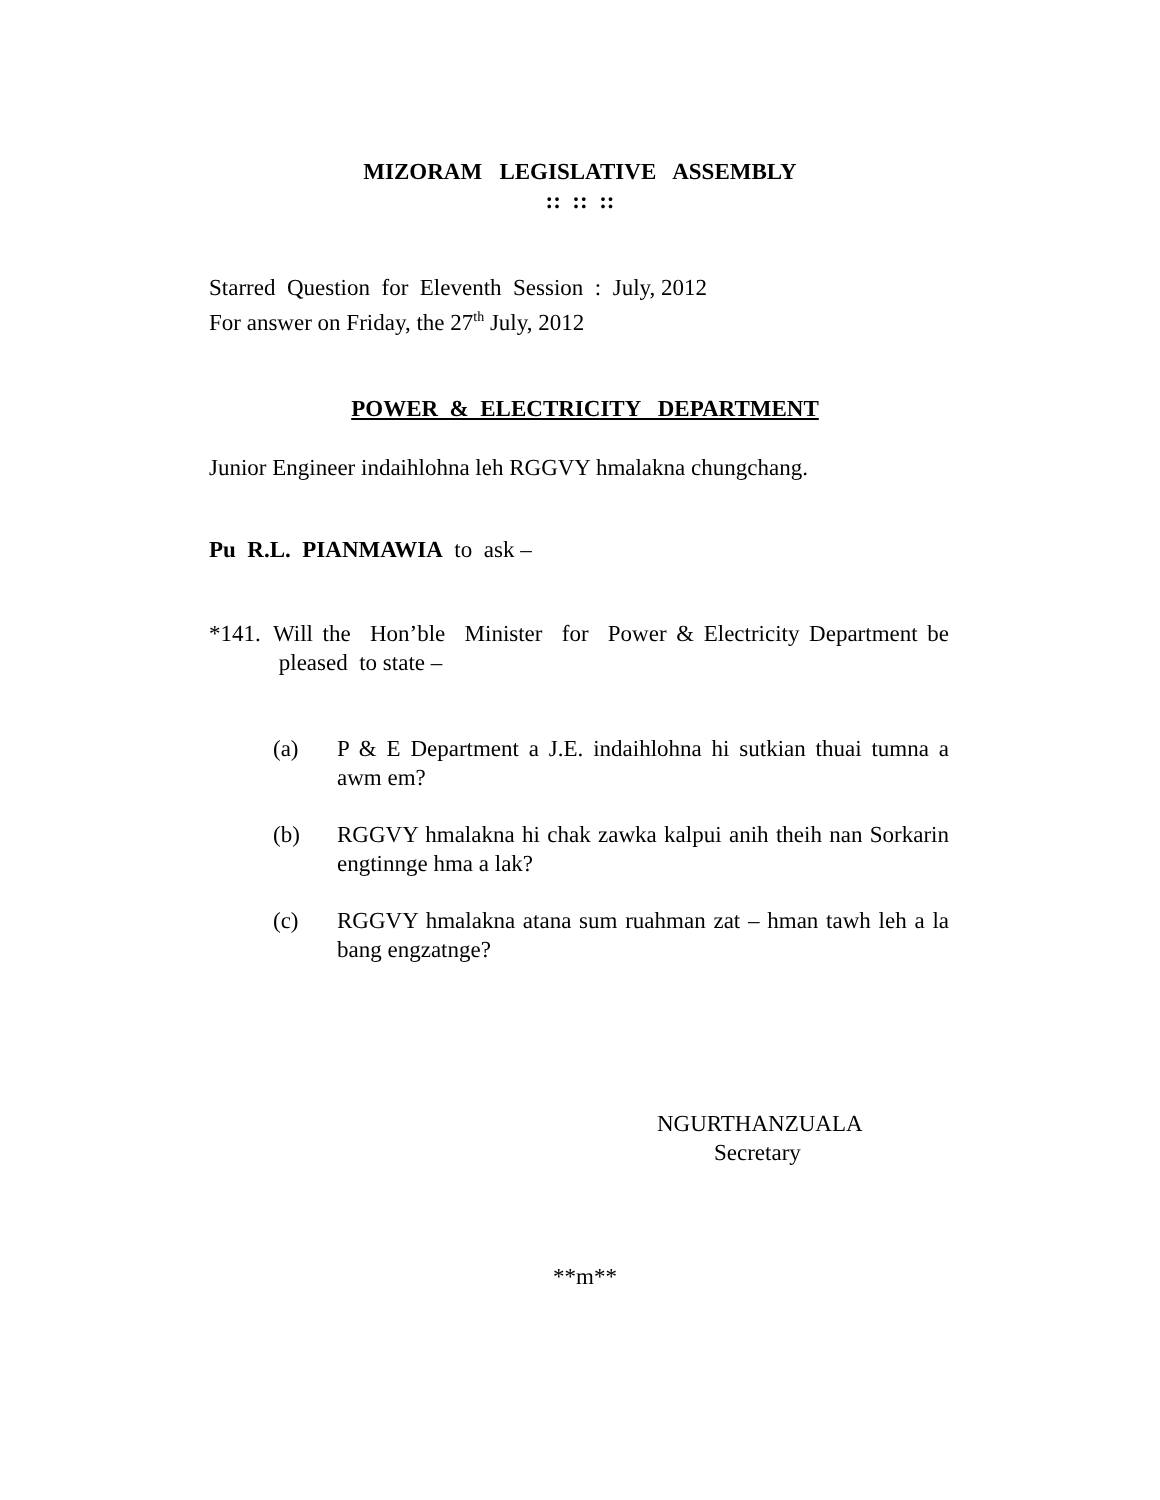MIZORAM LEGISLATIVE ASSEMBLY
:: :: ::
Starred Question for Eleventh Session : July, 2012
For answer on Friday, the 27<sup>th</sup> July, 2012
POWER & ELECTRICITY DEPARTMENT
Junior Engineer indaihlohna leh RGGVY hmalakna chungchang.
Pu R.L. PIANMAWIA to ask –
*141. Will the Hon’ble Minister for Power & Electricity Department be pleased to state –
(a) P & E Department a J.E. indaihlohna hi sutkian thuai tumna a awm em?
(b) RGGVY hmalakna hi chak zawka kalpui anih theih nan Sorkarin engtinnge hma a lak?
(c) RGGVY hmalakna atana sum ruahman zat – hman tawh leh a la bang engzatnge?
NGURTHANZUALA
Secretary
**m**